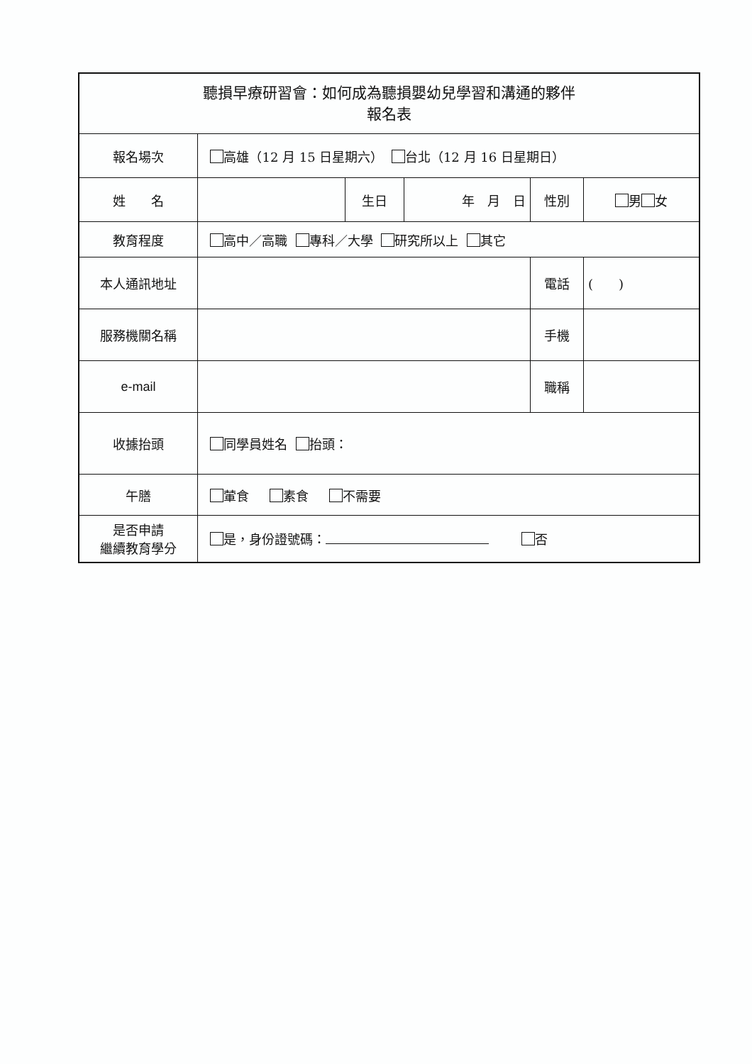| 聽損早療研習會：如何成為聽損嬰幼兒學習和溝通的夥伴 報名表 | | | | | |
| 報名場次 | 高雄（12 月 15 日星期六） 台北（12 月 16 日星期日） | | | | |
| 姓 名 | | 生日 | 年 月 日 | 性別 | 男 女 |
| 教育程度 | 高中／高職 專科／大學 研究所以上 其它 | | | | |
| 本人通訊地址 | | | | 電話 | ( ) |
| 服務機關名稱 | | | | 手機 | |
| e-mail | | | | 職稱 | |
| 收據抬頭 | 同學員姓名 抬頭： | | | | |
| 午膳 | 葷食 素食 不需要 | | | | |
| 是否申請 繼續教育學分 | 是，身份證號碼： 否 | | | | |